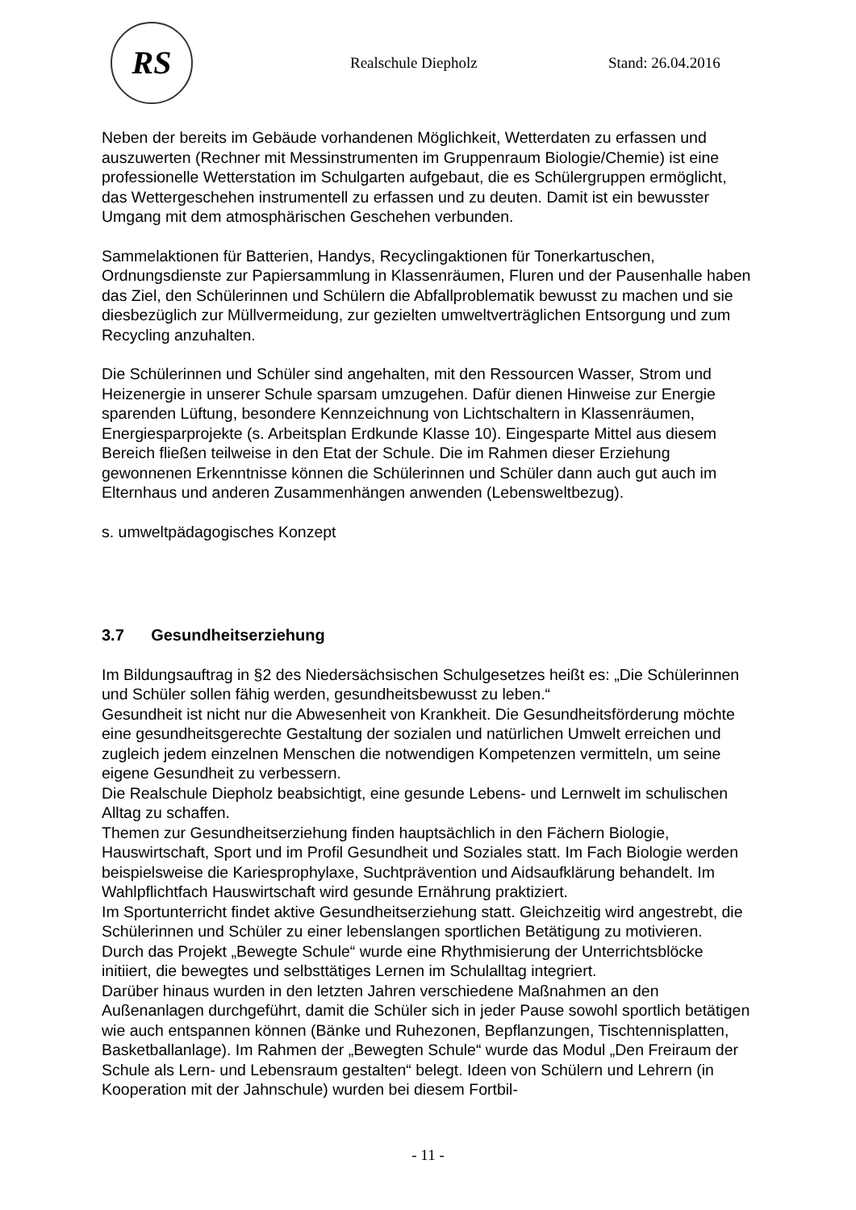RS
Realschule Diepholz Stand: 26.04.2016
Neben der bereits im Gebäude vorhandenen Möglichkeit, Wetterdaten zu erfassen und auszuwerten (Rechner mit Messinstrumenten im Gruppenraum Biologie/Chemie) ist eine professionelle Wetterstation im Schulgarten aufgebaut, die es Schülergruppen ermöglicht, das Wettergeschehen instrumentell zu erfassen und zu deuten. Damit ist ein bewusster Umgang mit dem atmosphärischen Geschehen verbunden.
Sammelaktionen für Batterien, Handys, Recyclingaktionen für Tonerkartuschen, Ordnungsdienste zur Papiersammlung in Klassenräumen, Fluren und der Pausenhalle haben das Ziel, den Schülerinnen und Schülern die Abfallproblematik bewusst zu machen und sie diesbezüglich zur Müllvermeidung, zur gezielten umweltverträglichen Entsorgung und zum Recycling anzuhalten.
Die Schülerinnen und Schüler sind angehalten, mit den Ressourcen Wasser, Strom und Heizenergie in unserer Schule sparsam umzugehen. Dafür dienen Hinweise zur Energie sparenden Lüftung, besondere Kennzeichnung von Lichtschaltern in Klassenräumen, Energiesparprojekte (s. Arbeitsplan Erdkunde Klasse 10). Eingesparte Mittel aus diesem Bereich fließen teilweise in den Etat der Schule. Die im Rahmen dieser Erziehung gewonnenen Erkenntnisse können die Schülerinnen und Schüler dann auch gut auch im Elternhaus und anderen Zusammenhängen anwenden (Lebensweltbezug).
s. umweltpädagogisches Konzept
3.7 Gesundheitserziehung
Im Bildungsauftrag in §2 des Niedersächsischen Schulgesetzes heißt es: „Die Schülerinnen und Schüler sollen fähig werden, gesundheitsbewusst zu leben.“
Gesundheit ist nicht nur die Abwesenheit von Krankheit. Die Gesundheitsförderung möchte eine gesundheitsgerechte Gestaltung der sozialen und natürlichen Umwelt erreichen und zugleich jedem einzelnen Menschen die notwendigen Kompetenzen vermitteln, um seine eigene Gesundheit zu verbessern.
Die Realschule Diepholz beabsichtigt, eine gesunde Lebens- und Lernwelt im schulischen Alltag zu schaffen.
Themen zur Gesundheitserziehung finden hauptsächlich in den Fächern Biologie, Hauswirtschaft, Sport und im Profil Gesundheit und Soziales statt. Im Fach Biologie werden beispielsweise die Kariesprophylaxe, Suchtprävention und Aidsaufklärung behandelt. Im Wahlpflichtfach Hauswirtschaft wird gesunde Ernährung praktiziert.
Im Sportunterricht findet aktive Gesundheitserziehung statt. Gleichzeitig wird angestrebt, die Schülerinnen und Schüler zu einer lebenslangen sportlichen Betätigung zu motivieren.
Durch das Projekt „Bewegte Schule“ wurde eine Rhythmisierung der Unterrichtsblöcke initiiert, die bewegtes und selbsttätiges Lernen im Schulalltag integriert.
Darüber hinaus wurden in den letzten Jahren verschiedene Maßnahmen an den Außenanlagen durchgeführt, damit die Schüler sich in jeder Pause sowohl sportlich betätigen wie auch entspannen können (Bänke und Ruhezonen, Bepflanzungen, Tischtennisplatten, Basketballanlage). Im Rahmen der „Bewegten Schule“ wurde das Modul „Den Freiraum der Schule als Lern- und Lebensraum gestalten“ belegt. Ideen von Schülern und Lehrern (in Kooperation mit der Jahnschule) wurden bei diesem Fortbil-
- 11 -